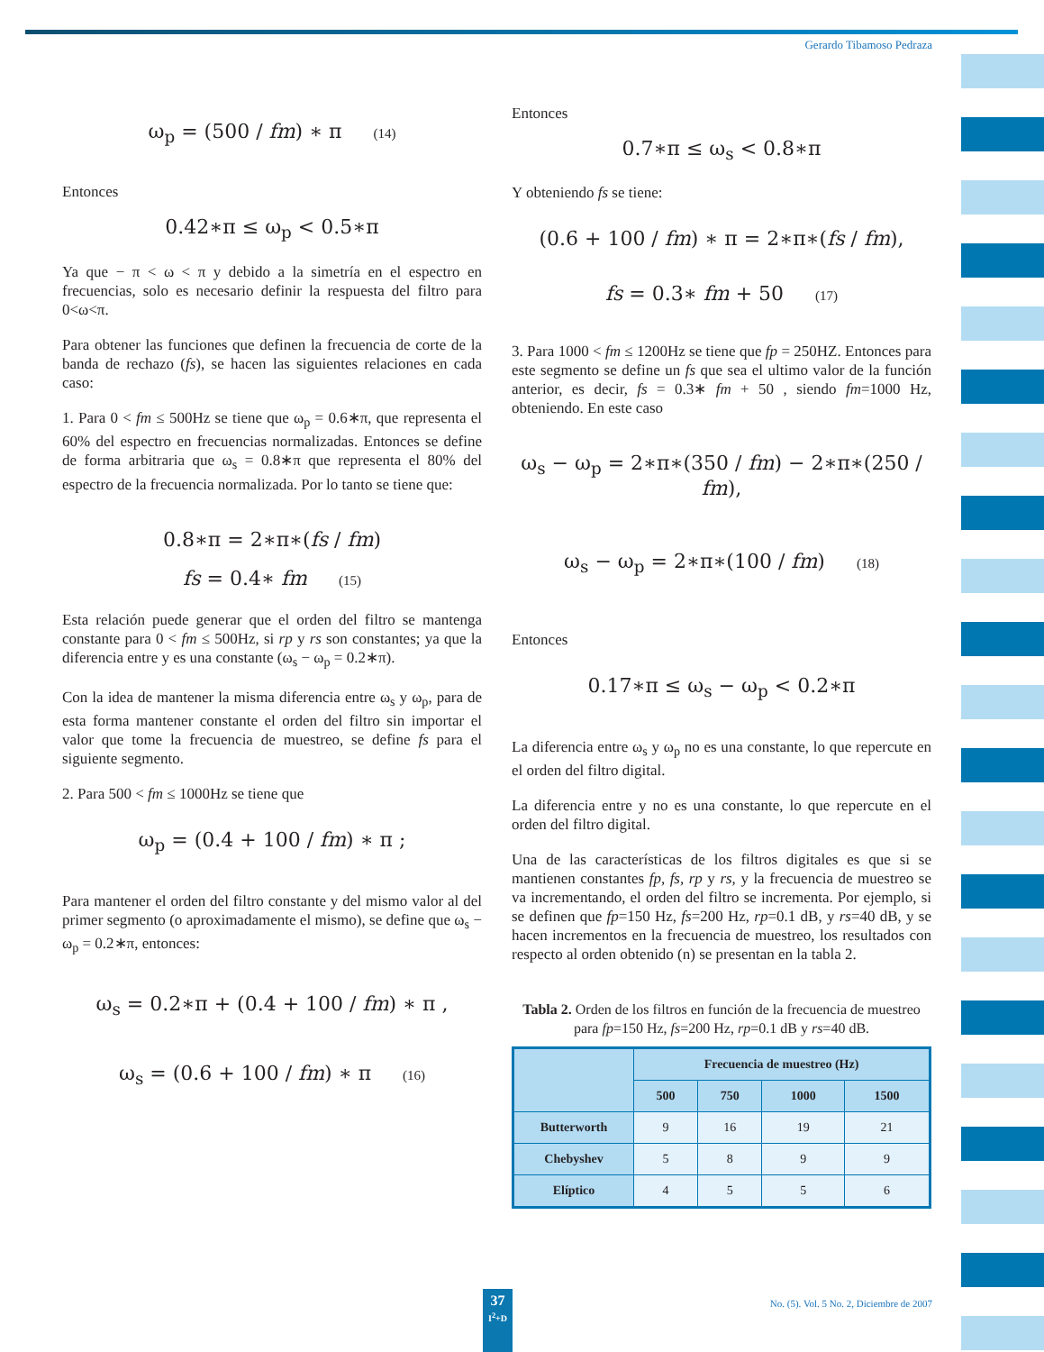Gerardo Tibamoso Pedraza
ω<sub>p</sub> = (500 / fm) ∗ π (14)
Entonces
0.42∗π ≤ ω<sub>p</sub> < 0.5∗π
Ya que − π < ω < π y debido a la simetría en el espectro en frecuencias, solo es necesario definir la respuesta del filtro para 0<ω<π.
Para obtener las funciones que definen la frecuencia de corte de la banda de rechazo (fs), se hacen las siguientes relaciones en cada caso:
1. Para 0 < fm ≤ 500Hz se tiene que ω<sub>p</sub> = 0.6∗π, que representa el 60% del espectro en frecuencias normalizadas. Entonces se define de forma arbitraria que ω<sub>s</sub> = 0.8∗π que representa el 80% del espectro de la frecuencia normalizada. Por lo tanto se tiene que:
0.8∗π = 2∗π∗(fs / fm)
fs = 0.4∗ fm (15)
Esta relación puede generar que el orden del filtro se mantenga constante para 0 < fm ≤ 500Hz, si rp y rs son constantes; ya que la diferencia entre y es una constante (ω<sub>s</sub> − ω<sub>p</sub> = 0.2∗π).
Con la idea de mantener la misma diferencia entre ω<sub>s</sub> y ω<sub>p</sub>, para de esta forma mantener constante el orden del filtro sin importar el valor que tome la frecuencia de muestreo, se define fs para el siguiente segmento.
2. Para 500 < fm ≤ 1000Hz se tiene que
ω<sub>p</sub> = (0.4 + 100 / fm) ∗ π ;
Para mantener el orden del filtro constante y del mismo valor al del primer segmento (o aproximadamente el mismo), se define que ω<sub>s</sub> − ω<sub>p</sub> = 0.2∗π, entonces:
ω<sub>s</sub> = 0.2∗π + (0.4 + 100 / fm) ∗ π ,
ω<sub>s</sub> = (0.6 + 100 / fm) ∗ π (16)
Entonces
0.7∗π ≤ ω<sub>s</sub> < 0.8∗π
Y obteniendo fs se tiene:
(0.6 + 100 / fm) ∗ π = 2∗π∗(fs / fm),
fs = 0.3∗ fm + 50 (17)
3. Para 1000 < fm ≤ 1200Hz se tiene que fp = 250HZ. Entonces para este segmento se define un fs que sea el ultimo valor de la función anterior, es decir, fs = 0.3∗ fm + 50 , siendo fm=1000 Hz, obteniendo. En este caso
ω<sub>s</sub> − ω<sub>p</sub> = 2∗π∗(350 / fm) − 2∗π∗(250 / fm),
ω<sub>s</sub> − ω<sub>p</sub> = 2∗π∗(100 / fm) (18)
Entonces
0.17∗π ≤ ω<sub>s</sub> − ω<sub>p</sub> < 0.2∗π
La diferencia entre ω<sub>s</sub> y ω<sub>p</sub> no es una constante, lo que repercute en el orden del filtro digital.
La diferencia entre y no es una constante, lo que repercute en el orden del filtro digital.
Una de las características de los filtros digitales es que si se mantienen constantes fp, fs, rp y rs, y la frecuencia de muestreo se va incrementando, el orden del filtro se incrementa. Por ejemplo, si se definen que fp=150 Hz, fs=200 Hz, rp=0.1 dB, y rs=40 dB, y se hacen incrementos en la frecuencia de muestreo, los resultados con respecto al orden obtenido (n) se presentan en la tabla 2.
Tabla 2. Orden de los filtros en función de la frecuencia de muestreo para fp=150 Hz, fs=200 Hz, rp=0.1 dB y rs=40 dB.
| | Frecuencia de muestreo (Hz) | | | |
| --- | --- | --- | --- | --- |
| | 500 | 750 | 1000 | 1500 |
| Butterworth | 9 | 16 | 19 | 21 |
| Chebyshev | 5 | 8 | 9 | 9 |
| Elíptico | 4 | 5 | 5 | 6 |
37
I<sup>2</sup>+D
No. (5). Vol. 5 No. 2, Diciembre de 2007